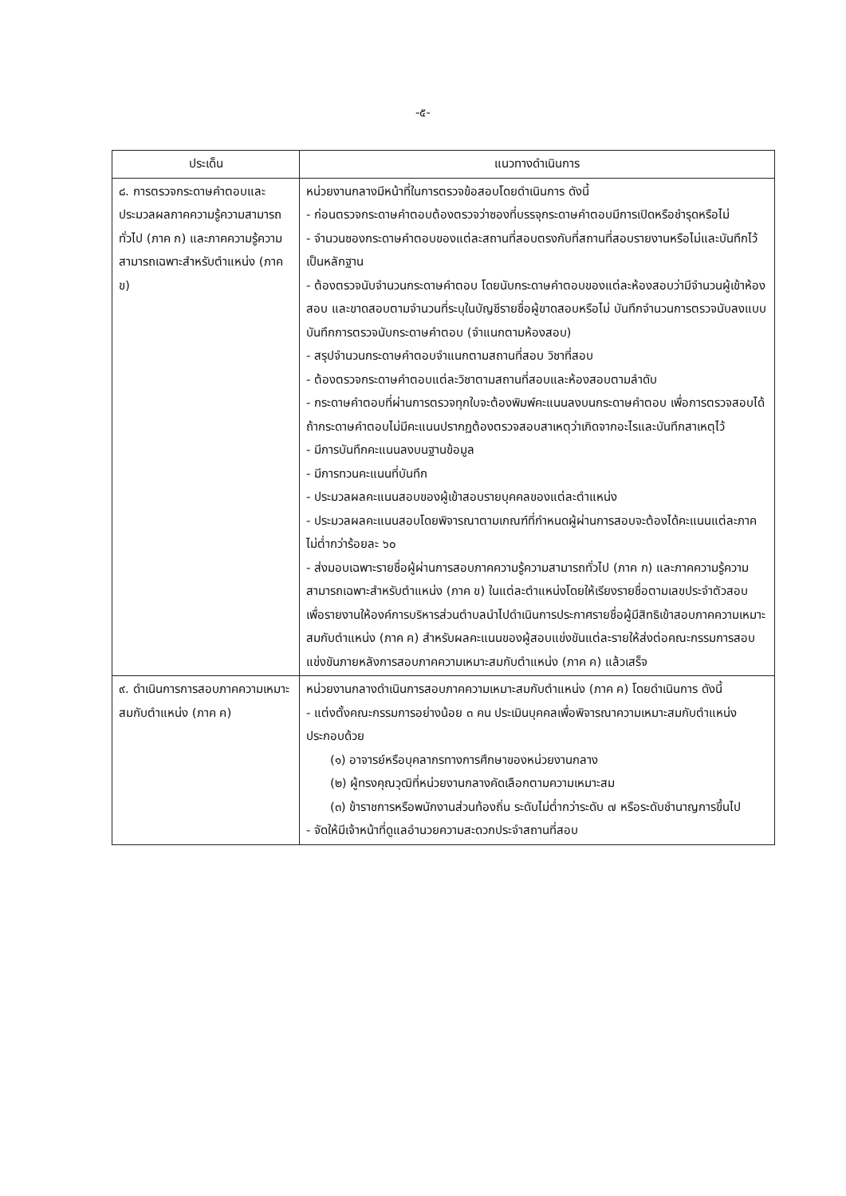-๕-
| ประเด็น | แนวทางดำเนินการ |
| --- | --- |
| ๘. การตรวจกระดาษคำตอบและประมวลผลภาคความรู้ความสามารถทั่วไป (ภาค ก) และภาคความรู้ความสามารถเฉพาะสำหรับตำแหน่ง (ภาค ข) | หน่วยงานกลางมีหน้าที่ในการตรวจข้อสอบโดยดำเนินการ ดังนี้ - ก่อนตรวจกระดาษคำตอบต้องตรวจว่าซองที่บรรจุกระดาษคำตอบมีการเปิดหรือชำรุดหรือไม่ - จำนวนซองกระดาษคำตอบของแต่ละสถานที่สอบตรงกับที่สถานที่สอบรายงานหรือไม่และบันทึกไว้เป็นหลักฐาน - ต้องตรวจนับจำนวนกระดาษคำตอบ โดยนับกระดาษคำตอบของแต่ละห้องสอบว่ามีจำนวนผู้เข้าห้องสอบ และขาดสอบตามจำนวนที่ระบุในบัญชีรายชื่อผู้ขาดสอบหรือไม่ บันทึกจำนวนการตรวจนับลงแบบบันทึกการตรวจนับกระดาษคำตอบ (จำแนกตามห้องสอบ) - สรุปจำนวนกระดาษคำตอบจำแนกตามสถานที่สอบ วิชาที่สอบ - ต้องตรวจกระดาษคำตอบแต่ละวิชาตามสถานที่สอบและห้องสอบตามลำดับ - กระดาษคำตอบที่ผ่านการตรวจทุกใบจะต้องพิมพ์คะแนนลงบนกระดาษคำตอบ เพื่อการตรวจสอบได้ ถ้ากระดาษคำตอบไม่มีคะแนนปรากฏต้องตรวจสอบสาเหตุว่าเกิดจากอะไรและบันทึกสาเหตุไว้ - มีการบันทึกคะแนนลงบนฐานข้อมูล - มีการทวนคะแนนที่บันทึก - ประมวลผลคะแนนสอบของผู้เข้าสอบรายบุคคลของแต่ละตำแหน่ง - ประมวลผลคะแนนสอบโดยพิจารณาตามเกณฑ์ที่กำหนดผู้ผ่านการสอบจะต้องได้คะแนนแต่ละภาคไม่ต่ำกว่าร้อยละ ๖๐ - ส่งมอบเฉพาะรายชื่อผู้ผ่านการสอบภาคความรู้ความสามารถทั่วไป (ภาค ก) และภาคความรู้ความสามารถเฉพาะสำหรับตำแหน่ง (ภาค ข) ในแต่ละตำแหน่งโดยให้เรียงรายชื่อตามเลขประจำตัวสอบ เพื่อรายงานให้องค์การบริหารส่วนตำบลนำไปดำเนินการประกาศรายชื่อผู้มีสิทธิเข้าสอบภาคความเหมาะสมกับตำแหน่ง (ภาค ค) สำหรับผลคะแนนของผู้สอบแข่งขันแต่ละรายให้ส่งต่อคณะกรรมการสอบแข่งขันภายหลังการสอบภาคความเหมาะสมกับตำแหน่ง (ภาค ค) แล้วเสร็จ |
| ๙. ดำเนินการการสอบภาคความเหมาะสมกับตำแหน่ง (ภาค ค) | หน่วยงานกลางดำเนินการสอบภาคความเหมาะสมกับตำแหน่ง (ภาค ค) โดยดำเนินการ ดังนี้ - แต่งตั้งคณะกรรมการอย่างน้อย ๓ คน ประเมินบุคคลเพื่อพิจารณาความเหมาะสมกับตำแหน่ง ประกอบด้วย (๑) อาจารย์หรือบุคลากรทางการศึกษาของหน่วยงานกลาง (๒) ผู้ทรงคุณวุฒิที่หน่วยงานกลางคัดเลือกตามความเหมาะสม (๓) ข้าราชการหรือพนักงานส่วนท้องถิ่น ระดับไม่ต่ำกว่าระดับ ๗ หรือระดับชำนาญการขึ้นไป - จัดให้มีเจ้าหน้าที่ดูแลอำนวยความสะดวกประจำสถานที่สอบ |